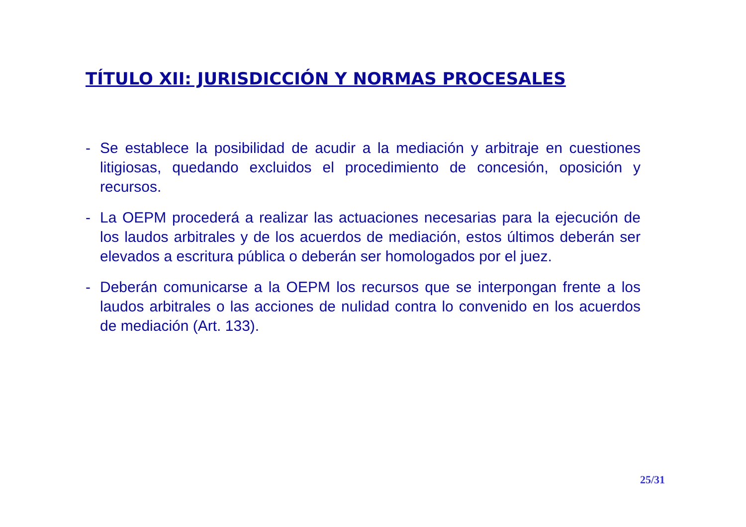TÍTULO XII: JURISDICCIÓN Y NORMAS PROCESALES
- Se establece la posibilidad de acudir a la mediación y arbitraje en cuestiones litigiosas, quedando excluidos el procedimiento de concesión, oposición y recursos.
- La OEPM procederá a realizar las actuaciones necesarias para la ejecución de los laudos arbitrales y de los acuerdos de mediación, estos últimos deberán ser elevados a escritura pública o deberán ser homologados por el juez.
- Deberán comunicarse a la OEPM los recursos que se interpongan frente a los laudos arbitrales o las acciones de nulidad contra lo convenido en los acuerdos de mediación (Art. 133).
25/31